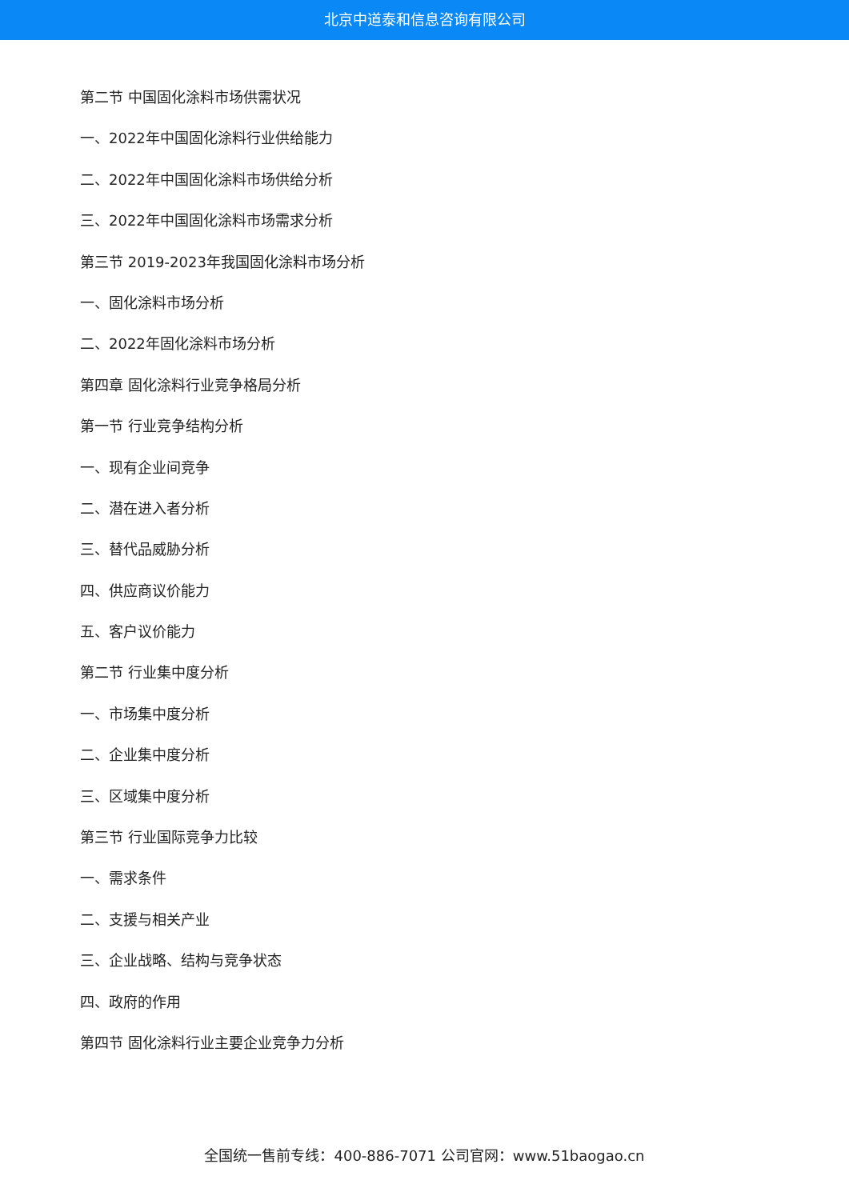北京中道泰和信息咨询有限公司
第二节 中国固化涂料市场供需状况
一、2022年中国固化涂料行业供给能力
二、2022年中国固化涂料市场供给分析
三、2022年中国固化涂料市场需求分析
第三节 2019-2023年我国固化涂料市场分析
一、固化涂料市场分析
二、2022年固化涂料市场分析
第四章 固化涂料行业竞争格局分析
第一节 行业竞争结构分析
一、现有企业间竞争
二、潜在进入者分析
三、替代品威胁分析
四、供应商议价能力
五、客户议价能力
第二节 行业集中度分析
一、市场集中度分析
二、企业集中度分析
三、区域集中度分析
第三节 行业国际竞争力比较
一、需求条件
二、支援与相关产业
三、企业战略、结构与竞争状态
四、政府的作用
第四节 固化涂料行业主要企业竞争力分析
全国统一售前专线：400-886-7071 公司官网：www.51baogao.cn